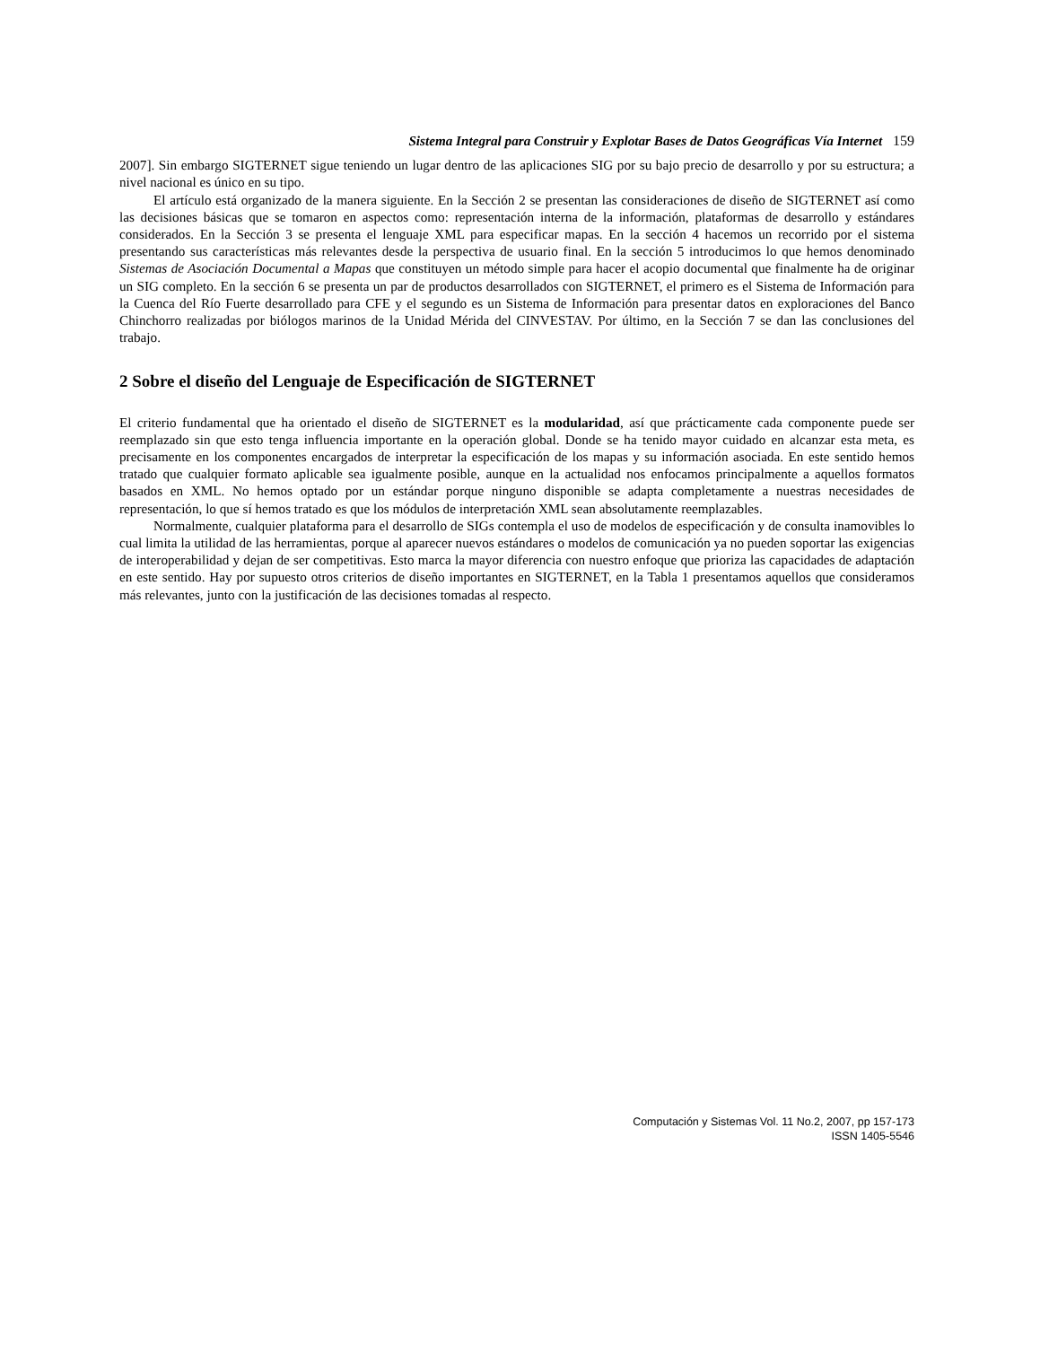Sistema Integral para Construir y Explotar Bases de Datos Geográficas Vía Internet 159
2007]. Sin embargo SIGTERNET sigue teniendo un lugar dentro de las aplicaciones SIG por su bajo precio de desarrollo y por su estructura; a nivel nacional es único en su tipo.
El artículo está organizado de la manera siguiente. En la Sección 2 se presentan las consideraciones de diseño de SIGTERNET así como las decisiones básicas que se tomaron en aspectos como: representación interna de la información, plataformas de desarrollo y estándares considerados. En la Sección 3 se presenta el lenguaje XML para especificar mapas. En la sección 4 hacemos un recorrido por el sistema presentando sus características más relevantes desde la perspectiva de usuario final. En la sección 5 introducimos lo que hemos denominado Sistemas de Asociación Documental a Mapas que constituyen un método simple para hacer el acopio documental que finalmente ha de originar un SIG completo. En la sección 6 se presenta un par de productos desarrollados con SIGTERNET, el primero es el Sistema de Información para la Cuenca del Río Fuerte desarrollado para CFE y el segundo es un Sistema de Información para presentar datos en exploraciones del Banco Chinchorro realizadas por biólogos marinos de la Unidad Mérida del CINVESTAV. Por último, en la Sección 7 se dan las conclusiones del trabajo.
2 Sobre el diseño del Lenguaje de Especificación de SIGTERNET
El criterio fundamental que ha orientado el diseño de SIGTERNET es la modularidad, así que prácticamente cada componente puede ser reemplazado sin que esto tenga influencia importante en la operación global. Donde se ha tenido mayor cuidado en alcanzar esta meta, es precisamente en los componentes encargados de interpretar la especificación de los mapas y su información asociada. En este sentido hemos tratado que cualquier formato aplicable sea igualmente posible, aunque en la actualidad nos enfocamos principalmente a aquellos formatos basados en XML. No hemos optado por un estándar porque ninguno disponible se adapta completamente a nuestras necesidades de representación, lo que sí hemos tratado es que los módulos de interpretación XML sean absolutamente reemplazables.
Normalmente, cualquier plataforma para el desarrollo de SIGs contempla el uso de modelos de especificación y de consulta inamovibles lo cual limita la utilidad de las herramientas, porque al aparecer nuevos estándares o modelos de comunicación ya no pueden soportar las exigencias de interoperabilidad y dejan de ser competitivas. Esto marca la mayor diferencia con nuestro enfoque que prioriza las capacidades de adaptación en este sentido. Hay por supuesto otros criterios de diseño importantes en SIGTERNET, en la Tabla 1 presentamos aquellos que consideramos más relevantes, junto con la justificación de las decisiones tomadas al respecto.
Computación y Sistemas Vol. 11 No.2, 2007, pp 157-173
ISSN 1405-5546